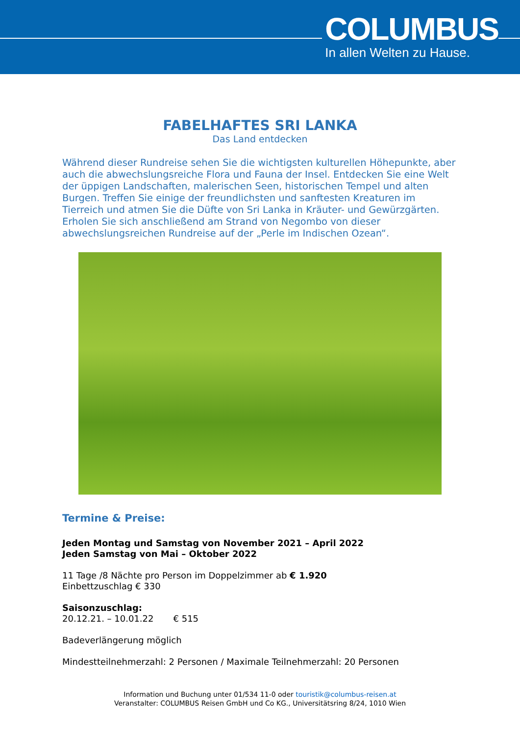COLUMBUS
In allen Welten zu Hause.
FABELHAFTES SRI LANKA
Das Land entdecken
Während dieser Rundreise sehen Sie die wichtigsten kulturellen Höhepunkte, aber auch die abwechslungsreiche Flora und Fauna der Insel. Entdecken Sie eine Welt der üppigen Landschaften, malerischen Seen, historischen Tempel und alten Burgen. Treffen Sie einige der freundlichsten und sanftesten Kreaturen im Tierreich und atmen Sie die Düfte von Sri Lanka in Kräuter- und Gewürzgärten. Erholen Sie sich anschließend am Strand von Negombo von dieser abwechslungsreichen Rundreise auf der „Perle im Indischen Ozean“.
Termine & Preise:
Jeden Montag und Samstag von November 2021 – April 2022
Jeden Samstag von Mai – Oktober 2022
11 Tage /8 Nächte pro Person im Doppelzimmer ab € 1.920
Einbettzuschlag € 330
Saisonzuschlag:
20.12.21. – 10.01.22 € 515
Badeverlängerung möglich
Mindestteilnehmerzahl: 2 Personen / Maximale Teilnehmerzahl: 20 Personen
Information und Buchung unter 01/534 11-0 oder touristik@columbus-reisen.at
Veranstalter: COLUMBUS Reisen GmbH und Co KG., Universitätsring 8/24, 1010 Wien